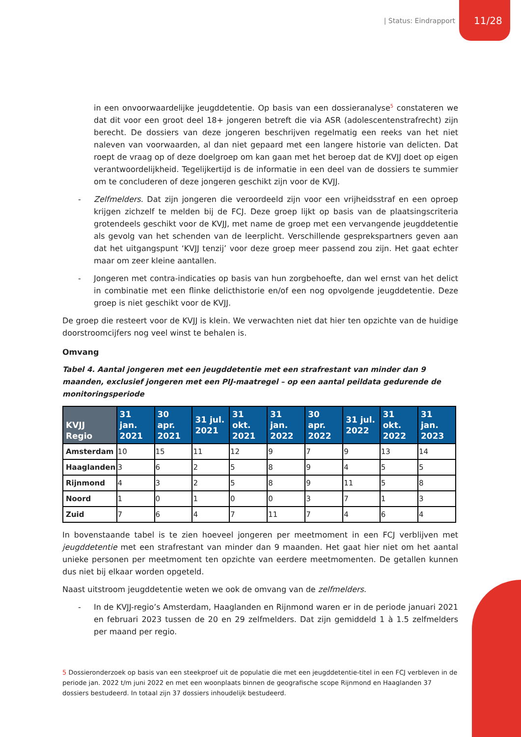| Status: Eindrapport 11/28
in een onvoorwaardelijke jeugddetentie. Op basis van een dossieranalyse<sup>5</sup> constateren we dat dit voor een groot deel 18+ jongeren betreft die via ASR (adolescentenstrafrecht) zijn berecht. De dossiers van deze jongeren beschrijven regelmatig een reeks van het niet naleven van voorwaarden, al dan niet gepaard met een langere historie van delicten. Dat roept de vraag op of deze doelgroep om kan gaan met het beroep dat de KVJJ doet op eigen verantwoordelijkheid. Tegelijkertijd is de informatie in een deel van de dossiers te summier om te concluderen of deze jongeren geschikt zijn voor de KVJJ.
- Zelfmelders. Dat zijn jongeren die veroordeeld zijn voor een vrijheidsstraf en een oproep krijgen zichzelf te melden bij de FCJ. Deze groep lijkt op basis van de plaatsingscriteria grotendeels geschikt voor de KVJJ, met name de groep met een vervangende jeugddetentie als gevolg van het schenden van de leerplicht. Verschillende gesprekspartners geven aan dat het uitgangspunt ‘KVJJ tenzij’ voor deze groep meer passend zou zijn. Het gaat echter maar om zeer kleine aantallen.
- Jongeren met contra-indicaties op basis van hun zorgbehoefte, dan wel ernst van het delict in combinatie met een flinke delicthistorie en/of een nog opvolgende jeugddetentie. Deze groep is niet geschikt voor de KVJJ.
De groep die resteert voor de KVJJ is klein. We verwachten niet dat hier ten opzichte van de huidige doorstroomcijfers nog veel winst te behalen is.
Omvang
Tabel 4. Aantal jongeren met een jeugddetentie met een strafrestant van minder dan 9 maanden, exclusief jongeren met een PIJ-maatregel – op een aantal peildata gedurende de monitoringsperiode
| KVJJ Regio | 31 jan. 2021 | 30 apr. 2021 | 31 jul. 2021 | 31 okt. 2021 | 31 jan. 2022 | 30 apr. 2022 | 31 jul. 2022 | 31 okt. 2022 | 31 jan. 2023 |
| --- | --- | --- | --- | --- | --- | --- | --- | --- | --- |
| Amsterdam | 10 | 15 | 11 | 12 | 9 | 7 | 9 | 13 | 14 |
| Haaglanden | 3 | 6 | 2 | 5 | 8 | 9 | 4 | 5 | 5 |
| Rijnmond | 4 | 3 | 2 | 5 | 8 | 9 | 11 | 5 | 8 |
| Noord | 1 | 0 | 1 | 0 | 0 | 3 | 7 | 1 | 3 |
| Zuid | 7 | 6 | 4 | 7 | 11 | 7 | 4 | 6 | 4 |
In bovenstaande tabel is te zien hoeveel jongeren per meetmoment in een FCJ verblijven met jeugddetentie met een strafrestant van minder dan 9 maanden. Het gaat hier niet om het aantal unieke personen per meetmoment ten opzichte van eerdere meetmomenten. De getallen kunnen dus niet bij elkaar worden opgeteld.
Naast uitstroom jeugddetentie weten we ook de omvang van de zelfmelders.
- In de KVJJ-regio’s Amsterdam, Haaglanden en Rijnmond waren er in de periode januari 2021 en februari 2023 tussen de 20 en 29 zelfmelders. Dat zijn gemiddeld 1 à 1.5 zelfmelders per maand per regio.
5 Dossieronderzoek op basis van een steekproef uit de populatie die met een jeugddetentie-titel in een FCJ verbleven in de periode jan. 2022 t/m juni 2022 en met een woonplaats binnen de geografische scope Rijnmond en Haaglanden 37 dossiers bestudeerd. In totaal zijn 37 dossiers inhoudelijk bestudeerd.